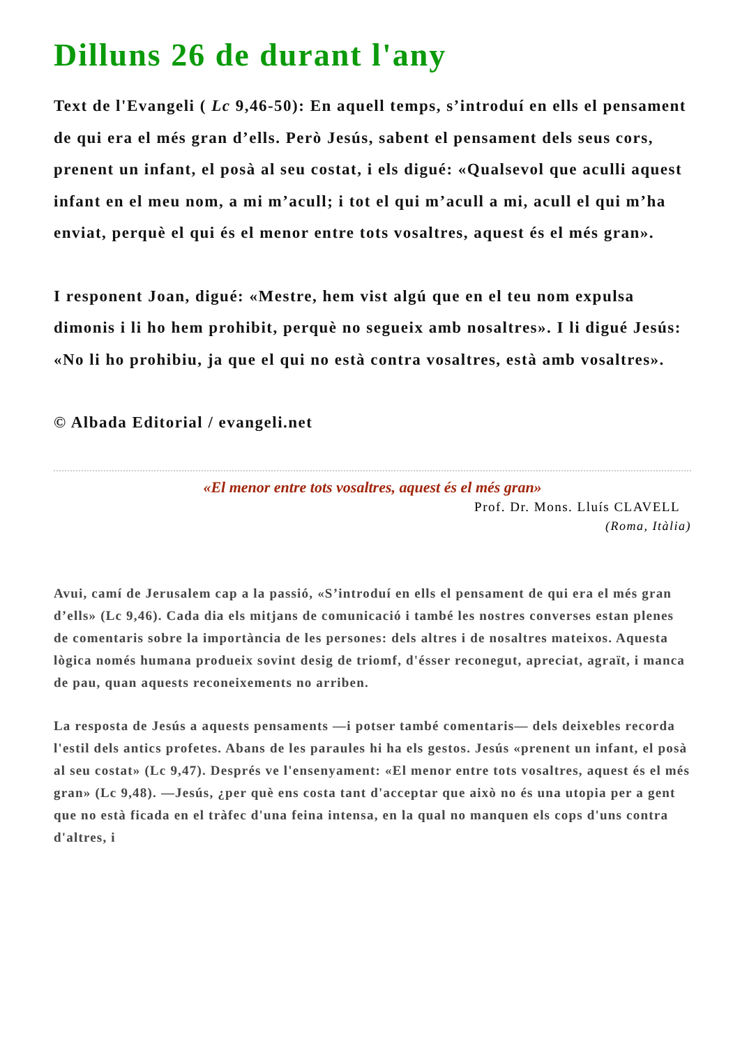Dilluns 26 de durant l'any
Text de l'Evangeli ( Lc 9,46-50): En aquell temps, s’introduí en ells el pensament de qui era el més gran d’ells. Però Jesús, sabent el pensament dels seus cors, prenent un infant, el posà al seu costat, i els digué: «Qualsevol que aculli aquest infant en el meu nom, a mi m’acull; i tot el qui m’acull a mi, acull el qui m’ha enviat, perquè el qui és el menor entre tots vosaltres, aquest és el més gran».
I responent Joan, digué: «Mestre, hem vist algú que en el teu nom expulsa dimonis i li ho hem prohibit, perquè no segueix amb nosaltres». I li digué Jesús: «No li ho prohibiu, ja que el qui no està contra vosaltres, està amb vosaltres».
© Albada Editorial / evangeli.net
«El menor entre tots vosaltres, aquest és el més gran»
Prof. Dr. Mons. Lluís CLAVELL
(Roma, Itàlia)
Avui, camí de Jerusalem cap a la passió, «S’introduí en ells el pensament de qui era el més gran d’ells» (Lc 9,46). Cada dia els mitjans de comunicació i també les nostres converses estan plenes de comentaris sobre la importància de les persones: dels altres i de nosaltres mateixos. Aquesta lògica només humana produeix sovint desig de triomf, d'ésser reconegut, apreciat, agraït, i manca de pau, quan aquests reconeixements no arriben.
La resposta de Jesús a aquests pensaments —i potser també comentaris— dels deixebles recorda l'estil dels antics profetes. Abans de les paraules hi ha els gestos. Jesús «prenent un infant, el posà al seu costat» (Lc 9,47). Després ve l'ensenyament: «El menor entre tots vosaltres, aquest és el més gran» (Lc 9,48). —Jesús, ¿per què ens costa tant d'acceptar que això no és una utopia per a gent que no està ficada en el tràfec d'una feina intensa, en la qual no manquen els cops d'uns contra d'altres, i